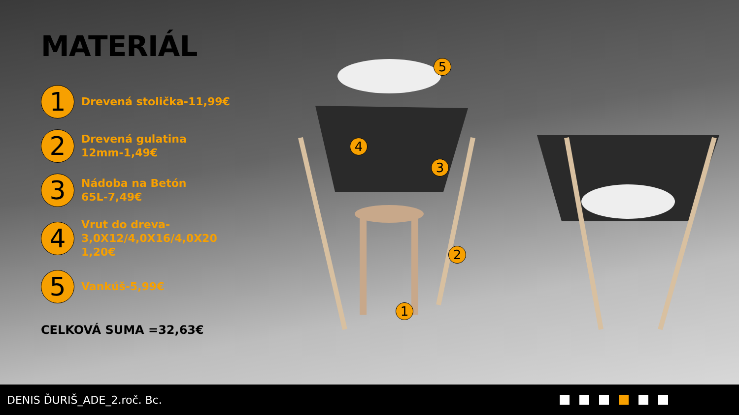MATERIÁL
1
Drevená stolička-11,99€
2
Drevená gulatina
12mm-1,49€
3
Nádoba na Betón
65L-7,49€
4
Vrut do dreva-
3,0X12/4,0X16/4,0X20
1,20€
5
Vankúš-5,99€
CELKOVÁ SUMA =32,63€
5
4
3
2
1
DENIS ĎURIŠ_ADE_2.roč. Bc.